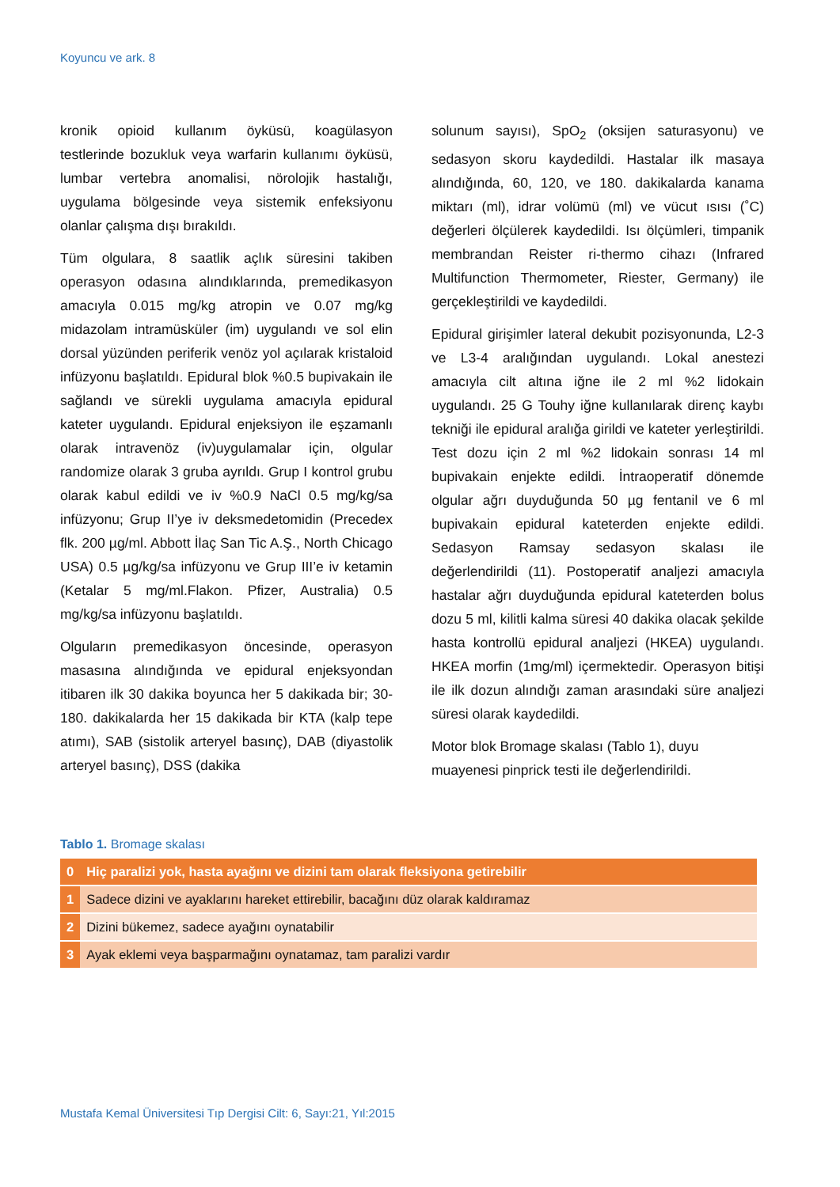Koyuncu ve ark. 8
kronik opioid kullanım öyküsü, koagülasyon testlerinde bozukluk veya warfarin kullanımı öyküsü, lumbar vertebra anomalisi, nörolojik hastalığı, uygulama bölgesinde veya sistemik enfeksiyonu olanlar çalışma dışı bırakıldı.
Tüm olgulara, 8 saatlik açlık süresini takiben operasyon odasına alındıklarında, premedikasyon amacıyla 0.015 mg/kg atropin ve 0.07 mg/kg midazolam intramüsküler (im) uygulandı ve sol elin dorsal yüzünden periferik venöz yol açılarak kristaloid infüzyonu başlatıldı. Epidural blok %0.5 bupivakain ile sağlandı ve sürekli uygulama amacıyla epidural kateter uygulandı. Epidural enjeksiyon ile eşzamanlı olarak intravenöz (iv)uygulamalar için, olgular randomize olarak 3 gruba ayrıldı. Grup I kontrol grubu olarak kabul edildi ve iv %0.9 NaCl 0.5 mg/kg/sa infüzyonu; Grup II’ye iv deksmedetomidin (Precedex flk. 200 µg/ml. Abbott İlaç San Tic A.Ş., North Chicago USA) 0.5 µg/kg/sa infüzyonu ve Grup III’e iv ketamin (Ketalar 5 mg/ml.Flakon. Pfizer, Australia) 0.5 mg/kg/sa infüzyonu başlatıldı.
Olguların premedikasyon öncesinde, operasyon masasına alındığında ve epidural enjeksyondan itibaren ilk 30 dakika boyunca her 5 dakikada bir; 30-180. dakikalarda her 15 dakikada bir KTA (kalp tepe atımı), SAB (sistolik arteryel basınç), DAB (diyastolik arteryel basınç), DSS (dakika
solunum sayısı), SpO<sub>2</sub> (oksijen saturasyonu) ve sedasyon skoru kaydedildi. Hastalar ilk masaya alındığında, 60, 120, ve 180. dakikalarda kanama miktarı (ml), idrar volümü (ml) ve vücut ısısı (˚C) değerleri ölçülerek kaydedildi. Isı ölçümleri, timpanik membrandan Reister ri-thermo cihazı (Infrared Multifunction Thermometer, Riester, Germany) ile gerçekleştirildi ve kaydedildi.
Epidural girişimler lateral dekubit pozisyonunda, L2-3 ve L3-4 aralığından uygulandı. Lokal anestezi amacıyla cilt altına iğne ile 2 ml %2 lidokain uygulandı. 25 G Touhy iğne kullanılarak direnç kaybı tekniği ile epidural aralığa girildi ve kateter yerleştirildi. Test dozu için 2 ml %2 lidokain sonrası 14 ml bupivakain enjekte edildi. İntraoperatif dönemde olgular ağrı duyduğunda 50 µg fentanil ve 6 ml bupivakain epidural kateterden enjekte edildi. Sedasyon Ramsay sedasyon skalası ile değerlendirildi (11). Postoperatif analjezi amacıyla hastalar ağrı duyduğunda epidural kateterden bolus dozu 5 ml, kilitli kalma süresi 40 dakika olacak şekilde hasta kontrollü epidural analjezi (HKEA) uygulandı. HKEA morfin (1mg/ml) içermektedir. Operasyon bitişi ile ilk dozun alındığı zaman arasındaki süre analjezi süresi olarak kaydedildi.
Motor blok Bromage skalası (Tablo 1), duyu muayenesi pinprick testi ile değerlendirildi.
Tablo 1. Bromage skalası
| 0 | Hiç paralizi yok, hasta ayağını ve dizini tam olarak fleksiyona getirebilir |
| 1 | Sadece dizini ve ayaklarını hareket ettirebilir, bacağını düz olarak kaldıramaz |
| 2 | Dizini bükemez, sadece ayağını oynatabilir |
| 3 | Ayak eklemi veya başparmağını oynatamaz, tam paralizi vardır |
Mustafa Kemal Üniversitesi Tıp Dergisi Cilt: 6, Sayı:21, Yıl:2015